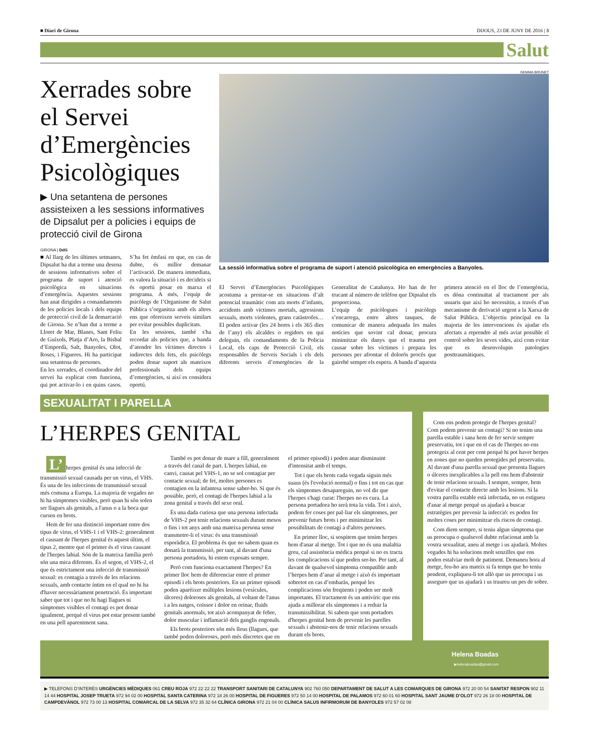■ Diari de Girona DIJOUS, 23 DE JUNY DE 2016 | 3
Salut
Xerrades sobre el Servei d’Emergències Psicològiques
▶ Una setantena de persones assisteixen a les sessions informatives de Dipsalut per a policies i equips de protecció civil de Girona
GIRONA | DdG
■ Al llarg de les últimes setmanes, Dipsalut ha dut a terme una desena de sessions informatives sobre el programa de suport i atenció psicològica en situacions d’emergència. Aquestes sessions han anat dirigides a comandaments de les policies locals i dels equips de protecció civil de la demarcació de Girona. Se n’han dut a terme a Lloret de Mar, Blanes, Sant Feliu de Guíxols, Platja d’Aro, la Bisbal d’Empordà, Salt, Banyoles, Olot, Roses, i Figueres. Hi ha participat una setantena de persones.
En les xerrades, el coordinador del servei ha explicat com funciona, qui pot activar-lo i en quins casos. S’ha fet èmfasi en que, en cas de dubte, és millor demanar l’activació. De manera immediata, es valora la situació i es decideix si és oportú posar en marxa el programa. A més, l’equip de psicòlegs de l’Organisme de Salut Pública s’organitza amb els altres ens que ofereixen serveis similars per evitar possibles duplicitats.
En les sessions, també s'ha recordat als policies que, a banda d’atendre les víctimes directes i indirectes dels fets, els psicòlegs poden donar suport als mateixos professionals dels equips d’emergències, si així es considera oportú.
GEMMA BRUNET
La sessió informativa sobre el programa de suport i atenció psicològica en emergències a Banyoles.
El Servei d’Emergències Psicològiques acostuma a prestar-se en situacions d’alt potencial traumàtic com ara morts d’infants, accidents amb víctimes mortals, agressions sexuals, morts violentes, grans catàstrofes… El poden activar (les 24 hores i els 365 dies de l’any) els alcaldes o regidors en qui deleguin, els comandaments de la Policia Local, els caps de Protecció Civil, els responsables de Serveis Socials i els dels diferents serveis d’emergències de la Generalitat de Catalunya. Ho han de fer trucant al número de telèfon que Dipsalut els proporciona.
L’equip de psicòlogues i psicòlegs s’encarrega, entre altres tasques, de comunicar de manera adequada les males notícies que sovint cal donar, procura minimitzar els danys que el trauma pot causar sobre les víctimes i prepara les persones per afrontar el dolorós procés que gairebé sempre els espera. A banda d’aquesta primera atenció en el lloc de l’emergència, es dóna continuïtat al tractament per als usuaris que així ho necessitin, a través d’un mecanisme de derivació urgent a la Xarxa de Salut Pública. L’objectiu principal en la majoria de les intervencions és ajudar els afectats a reprendre al més aviat possible el control sobre les seves vides, així com evitar que es desenvolupin patologies posttraumàtiques.
SEXUALITAT I PARELLA
L’HERPES GENITAL
L’ herpes genital és una infecció de transmissió sexual causada per un virus, el VHS. És una de les infeccions de transmissió sexual més comuna a Europa. La majoria de vegades no hi ha símptomes visibles, però quan hi són solen ser llagues als genitals, a l'anus o a la boca que cursen en brots.
Hem de fer una distinció important entre dos tipus de virus, el VHS-1 i el VHS-2: generalment el causant de l'herpes genital és aquest últim, el tipus 2, mentre que el primer és el virus causant de l'herpes labial. Són de la mateixa família però són una mica diferents. És el segon, el VHS-2, el que és estrictament una infecció de transmissió sexual: es contagia a través de les relacions sexuals, amb contacte íntim en el qual no hi ha d'haver necessàriament penetració. És important saber que tot i que no hi hagi llagues ni símptomes visibles el contagi es pot donar igualment, perquè el virus pot estar present també en una pell aparentment sana.
També es pot donar de mare a fill, generalment a través del canal de part. L'herpes labial, en canvi, causat pel VHS-1, no se sol contagiar per contacte sexual; de fet, moltes persones es contagien en la infantesa sense saber-ho. Sí que és possible, però, el contagi de l'herpes labial a la zona genital a través del sexe oral.
És una dada curiosa que una persona infectada de VHS-2 pot tenir relacions sexuals durant mesos o fins i tot anys amb una mateixa persona sense transmetre-li el virus: és una transmissió esporàdica. El problema és que no sabem quan es donarà la transmissió, per tant, al davant d'una persona portadora, hi estem exposats sempre.
Però com funciona exactament l'herpes? En primer lloc hem de diferenciar entre el primer episodi i els brots posteriors. En un primer episodi poden aparèixer múltiples lesions (vesícules, úlceres) doloroses als genitals, al voltant de l'anus i a les natges, coïssor i dolor en orinar, fluids genitals anormals, tot això acompanyat de febre, dolor muscular i inflamació dels ganglis engonals.
Els brots posteriors són més lleus (llagues, que també poden doloroses, però més discretes que en el primer episodi) i poden anar disminuint d'intensitat amb el temps.
Tot i que els brots cada vegada siguin més suaus (és l'evolució normal) o fins i tot en cas que els símptomes desapareguin, no vol dir que l'herpes s'hagi curat: l'herpes no es cura. La persona portadora ho serà tota la vida. Tot i això, podem fer coses per pal·liar els símptomes, per prevenir futurs brots i per minimitzar les possibilitats de contagi a d'altres persones.
En primer lloc, si sospitem que tenim herpes hem d'anar al metge. Tot i que no és una malaltia greu, cal assistència mèdica perquè si no es tracta les complicacions sí que poden ser-ho. Per tant, al davant de qualsevol símptoma compatible amb l’herpes hem d’anar al metge i això és important sobretot en cas d’embaràs, perquè les complicacions són freqüents i poden ser molt importants. El tractament és un antivíric que ens ajuda a millorar els símptomes i a reduir la transmissibilitat. Si sabem que som portadors d'herpes genital hem de prevenir les parelles sexuals i abstenir-nos de tenir relacions sexuals durant els brots.
Com ens podem protegir de l'herpes genital? Com podem prevenir un contagi? Si no tenim una parella estable i sana hem de fer servir sempre preservatiu, tot i que en el cas de l'herpes no ens protegeix al cent per cent perquè hi pot haver herpes en zones que no queden protegides pel preservatiu. Al davant d'una parella sexual que presenta llagues o úlceres inexplicables a la pell ens hem d'abstenir de tenir relacions sexuals. I sempre, sempre, hem d'evitar el contacte directe amb les lesions. Si la vostra parella estable està infectada, no us estigueu d'anar al metge perquè us ajudarà a buscar estratègies per prevenir la infecció: es poden fer moltes coses per minimitzar els riscos de contagi.
Com diem sempre, si teniu algun símptoma que us preocupa o qualsevol dubte relacionat amb la vostra sexualitat, aneu al metge i us ajudarà. Moltes vegades hi ha solucions molt senzilles que ens poden estalviar molt de patiment. Demaneu hora al metge, feu-ho ara mateix si fa temps que ho teniu pendent, expliqueu-li tot allò que us preocupa i us asseguro que us ajudarà i us traureu un pes de sobre.
Helena Boadas
▶helenaboadas@gmail.com
▶ TELEFONS D’INTERÈS URGÈNCIES MÈDIQUES 061 CREU ROJA 972 22 22 22 TRANSPORT SANITARI DE CATALUNYA 902 760 050 DEPARTAMENT DE SALUT A LES COMARQUES DE GIRONA 972 20 00 54 SANITAT RESPON 902 11 14 44 HOSPITAL JOSEP TRUETA 972 94 02 00 HOSPITAL SANTA CATERINA 972 18 26 00 HOSPITAL DE FIGUERES 972 50 14 00 HOSPITAL DE PALAMOS 972 60 01 60 HOSPITAL SANT JAUME D’OLOT 972 26 18 00 HOSPITAL DE CAMPDEVÀNOL 972 73 00 13 HOSPITAL COMARCAL DE LA SELVA 972 35 32 64 CLÍNICA GIRONA 972 21 04 00 CLÍNICA SALUS INFIRMORUM DE BANYOLES 972 57 02 08